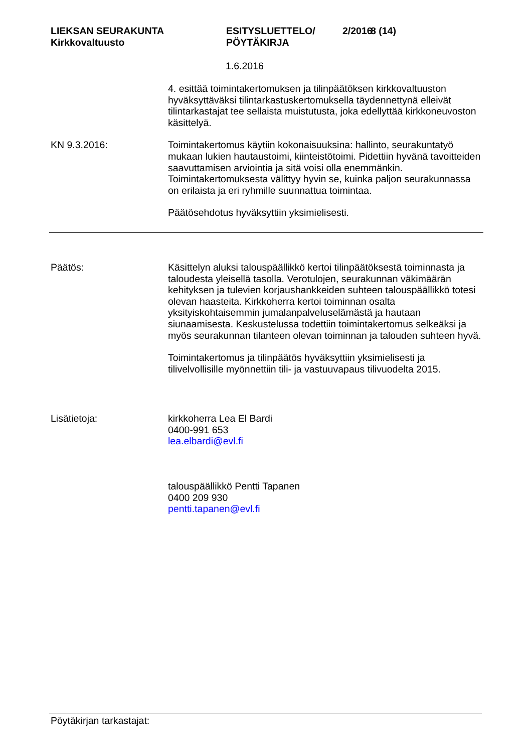LIEKSAN SEURAKUNTA
Kirkkovaltuusto
ESITYSLUETTELO/
PÖYTÄKIRJA
2/2016
8 (14)
1.6.2016
4. esittää toimintakertomuksen ja tilinpäätöksen kirkkovaltuuston hyväksyttäväksi tilintarkastuskertomuksella täydennettynä elleivät tilintarkastajat tee sellaista muistutusta, joka edellyttää kirkkoneuvoston käsittelyä.
KN 9.3.2016: Toimintakertomus käytiin kokonaisuuksina: hallinto, seurakuntatyö mukaan lukien hautaustoimi, kiinteistötoimi. Pidettiin hyvänä tavoitteiden saavuttamisen arviointia ja sitä voisi olla enemmänkin. Toimintakertomuksesta välittyy hyvin se, kuinka paljon seurakunnassa on erilaista ja eri ryhmille suunnattua toimintaa.
Päätösehdotus hyväksyttiin yksimielisesti.
Päätös: Käsittelyn aluksi talouspäällikkö kertoi tilinpäätöksestä toiminnasta ja taloudesta yleisellä tasolla. Verotulojen, seurakunnan väkimäärän kehityksen ja tulevien korjaushankkeiden suhteen talouspäällikkö totesi olevan haasteita. Kirkkoherra kertoi toiminnan osalta yksityiskohtaisemmin jumalanpalveluselämästä ja hautaan siunaamisesta. Keskustelussa todettiin toimintakertomus selkeäksi ja myös seurakunnan tilanteen olevan toiminnan ja talouden suhteen hyvä.
Toimintakertomus ja tilinpäätös hyväksyttiin yksimielisesti ja tilivelvollisille myönnettiin tili- ja vastuuvapaus tilivuodelta 2015.
Lisätietoja: kirkkoherra Lea El Bardi
0400-991 653
lea.elbardi@evl.fi
talouspäällikkö Pentti Tapanen
0400 209 930
pentti.tapanen@evl.fi
Pöytäkirjan tarkastajat: